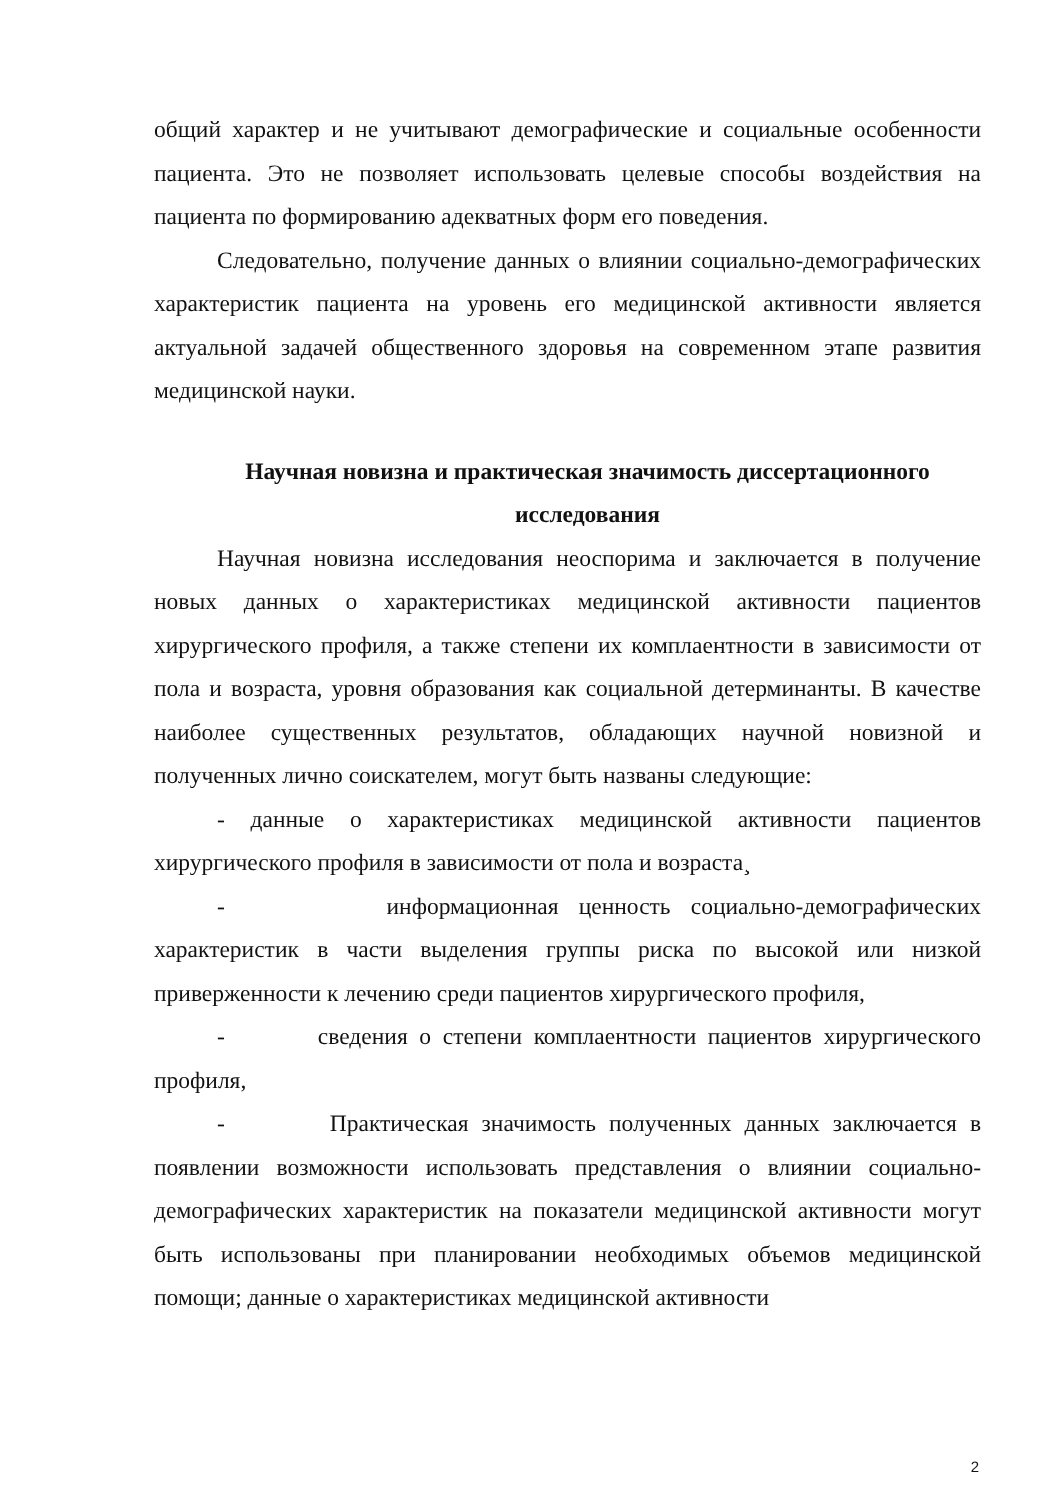общий характер и не учитывают демографические и социальные особенности пациента. Это не позволяет использовать целевые способы воздействия на пациента по формированию адекватных форм его поведения.
Следовательно, получение данных о влиянии социально-демографических характеристик пациента на уровень его медицинской активности является актуальной задачей общественного здоровья на современном этапе развития медицинской науки.
Научная новизна и практическая значимость диссертационного исследования
Научная новизна исследования неоспорима и заключается в получение новых данных о характеристиках медицинской активности пациентов хирургического профиля, а также степени их комплаентности в зависимости от пола и возраста, уровня образования как социальной детерминанты. В качестве наиболее существенных результатов, обладающих научной новизной и полученных лично соискателем, могут быть названы следующие:
- данные о характеристиках медицинской активности пациентов хирургического профиля в зависимости от пола и возраста¸
- информационная ценность социально-демографических характеристик в части выделения группы риска по высокой или низкой приверженности к лечению среди пациентов хирургического профиля,
- сведения о степени комплаентности пациентов хирургического профиля,
- Практическая значимость полученных данных заключается в появлении возможности использовать представления о влиянии социально-демографических характеристик на показатели медицинской активности могут быть использованы при планировании необходимых объемов медицинской помощи; данные о характеристиках медицинской активности
2